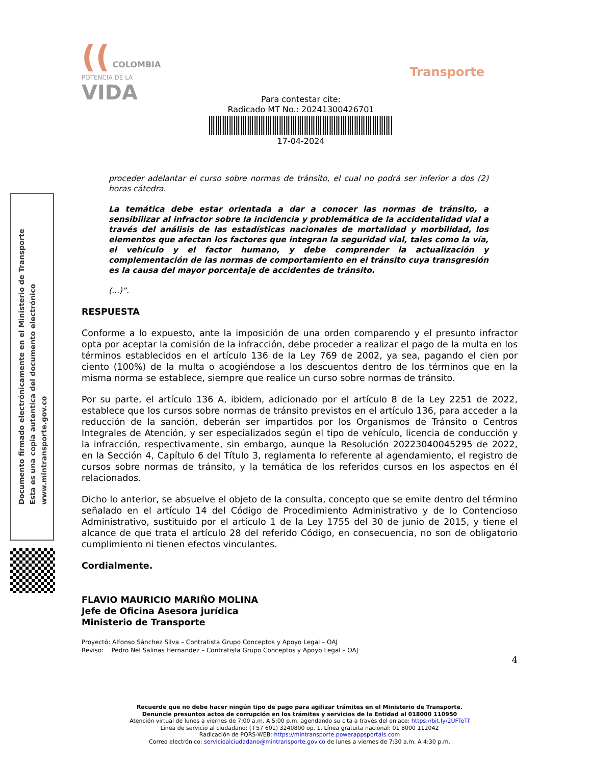(( COLOMBIA
POTENCIA DE LA
VIDA
Transporte
Para contestar cite:
Radicado MT No.: 20241300426701
17-04-2024
Documento firmado electrónicamente en el Ministerio de Transporte
Esta es una copia autentica del documento electrónico
www.mintransporte.gov.co
proceder adelantar el curso sobre normas de tránsito, el cual no podrá ser inferior a dos (2) horas cátedra.
La temática debe estar orientada a dar a conocer las normas de tránsito, a sensibilizar al infractor sobre la incidencia y problemática de la accidentalidad vial a través del análisis de las estadísticas nacionales de mortalidad y morbilidad, los elementos que afectan los factores que integran la seguridad vial, tales como la vía, el vehículo y el factor humano, y debe comprender la actualización y complementación de las normas de comportamiento en el tránsito cuya transgresión es la causa del mayor porcentaje de accidentes de tránsito.
(...)”.
RESPUESTA
Conforme a lo expuesto, ante la imposición de una orden comparendo y el presunto infractor opta por aceptar la comisión de la infracción, debe proceder a realizar el pago de la multa en los términos establecidos en el artículo 136 de la Ley 769 de 2002, ya sea, pagando el cien por ciento (100%) de la multa o acogiéndose a los descuentos dentro de los términos que en la misma norma se establece, siempre que realice un curso sobre normas de tránsito.
Por su parte, el artículo 136 A, ibidem, adicionado por el artículo 8 de la Ley 2251 de 2022, establece que los cursos sobre normas de tránsito previstos en el artículo 136, para acceder a la reducción de la sanción, deberán ser impartidos por los Organismos de Tránsito o Centros Integrales de Atención, y ser especializados según el tipo de vehículo, licencia de conducción y la infracción, respectivamente, sin embargo, aunque la Resolución 20223040045295 de 2022, en la Sección 4, Capítulo 6 del Título 3, reglamenta lo referente al agendamiento, el registro de cursos sobre normas de tránsito, y la temática de los referidos cursos en los aspectos en él relacionados.
Dicho lo anterior, se absuelve el objeto de la consulta, concepto que se emite dentro del término señalado en el artículo 14 del Código de Procedimiento Administrativo y de lo Contencioso Administrativo, sustituido por el artículo 1 de la Ley 1755 del 30 de junio de 2015, y tiene el alcance de que trata el artículo 28 del referido Código, en consecuencia, no son de obligatorio cumplimiento ni tienen efectos vinculantes.
Cordialmente.
FLAVIO MAURICIO MARIÑO MOLINA
Jefe de Oficina Asesora jurídica
Ministerio de Transporte
Proyectó: Alfonso Sánchez Silva – Contratista Grupo Conceptos y Apoyo Legal – OAJ
Reviso: Pedro Nel Salinas Hernandez – Contratista Grupo Conceptos y Apoyo Legal – OAJ
4
Recuerde que no debe hacer ningún tipo de pago para agilizar trámites en el Ministerio de Transporte.
Denuncie presuntos actos de corrupción en los trámites y servicios de la Entidad al 018000 110950
Atención virtual de lunes a viernes de 7:00 a.m. A 5:00 p.m, agendando su cita a través del enlace: https://bit.ly/2UFTeTf
Línea de servicio al ciudadano: (+57 601) 3240800 op. 1. Línea gratuita nacional: 01 8000 112042
Radicación de PQRS-WEB: https://mintransporte.powerappsportals.com
Correo electrónico: servicioalciudadano@mintransporte.gov.co de lunes a viernes de 7:30 a.m. A 4:30 p.m.